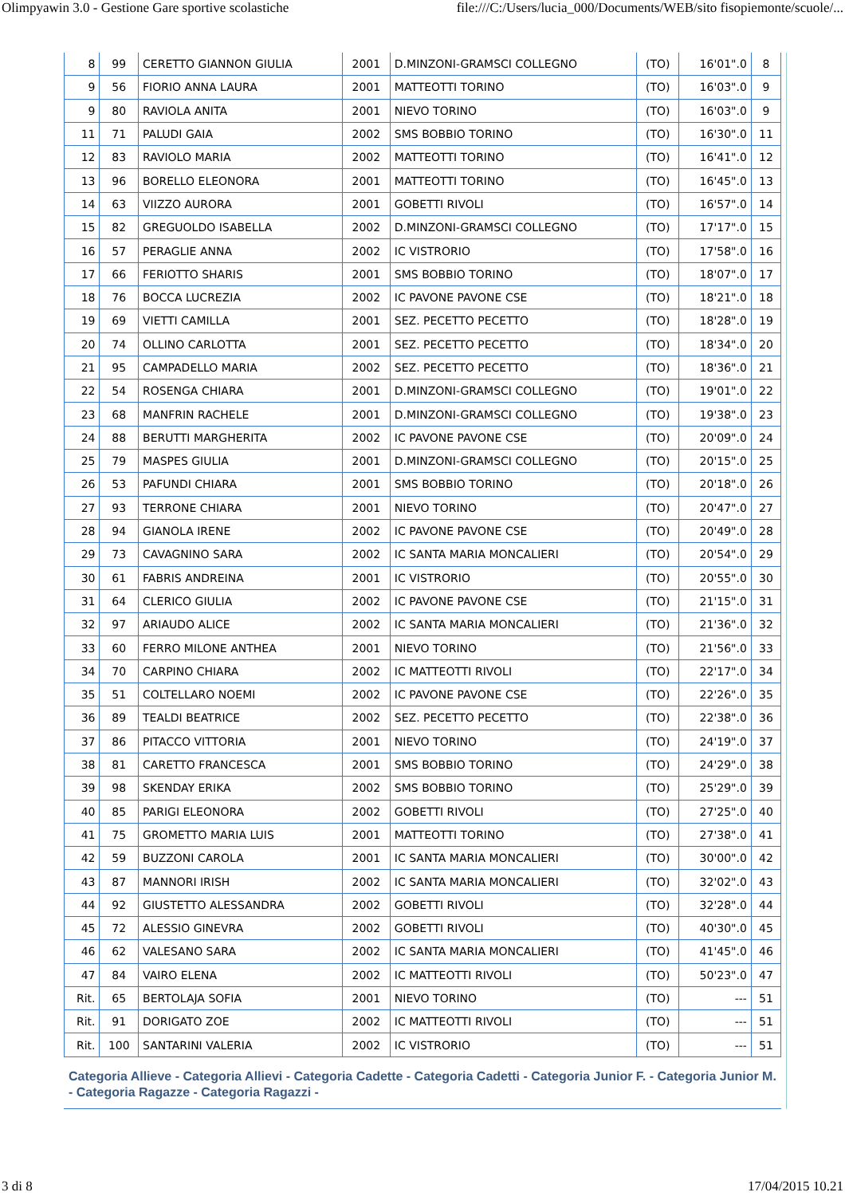Olimpyawin 3.0 - Gestione Gare sportive scolastiche file:///C:/Users/lucia_000/Documents/WEB/sito fisopiemonte/scuole/...
| 8 | 99 | CERETTO GIANNON GIULIA | 2001 | D.MINZONI-GRAMSCI COLLEGNO | (TO) | 16'01".0 | 8 |
| 9 | 56 | FIORIO ANNA LAURA | 2001 | MATTEOTTI TORINO | (TO) | 16'03".0 | 9 |
| 9 | 80 | RAVIOLA ANITA | 2001 | NIEVO TORINO | (TO) | 16'03".0 | 9 |
| 11 | 71 | PALUDI GAIA | 2002 | SMS BOBBIO TORINO | (TO) | 16'30".0 | 11 |
| 12 | 83 | RAVIOLO MARIA | 2002 | MATTEOTTI TORINO | (TO) | 16'41".0 | 12 |
| 13 | 96 | BORELLO ELEONORA | 2001 | MATTEOTTI TORINO | (TO) | 16'45".0 | 13 |
| 14 | 63 | VIIZZO AURORA | 2001 | GOBETTI RIVOLI | (TO) | 16'57".0 | 14 |
| 15 | 82 | GREGUOLDO ISABELLA | 2002 | D.MINZONI-GRAMSCI COLLEGNO | (TO) | 17'17".0 | 15 |
| 16 | 57 | PERAGLIE ANNA | 2002 | IC VISTRORIO | (TO) | 17'58".0 | 16 |
| 17 | 66 | FERIOTTO SHARIS | 2001 | SMS BOBBIO TORINO | (TO) | 18'07".0 | 17 |
| 18 | 76 | BOCCA LUCREZIA | 2002 | IC PAVONE PAVONE CSE | (TO) | 18'21".0 | 18 |
| 19 | 69 | VIETTI CAMILLA | 2001 | SEZ. PECETTO PECETTO | (TO) | 18'28".0 | 19 |
| 20 | 74 | OLLINO CARLOTTA | 2001 | SEZ. PECETTO PECETTO | (TO) | 18'34".0 | 20 |
| 21 | 95 | CAMPADELLO MARIA | 2002 | SEZ. PECETTO PECETTO | (TO) | 18'36".0 | 21 |
| 22 | 54 | ROSENGA CHIARA | 2001 | D.MINZONI-GRAMSCI COLLEGNO | (TO) | 19'01".0 | 22 |
| 23 | 68 | MANFRIN RACHELE | 2001 | D.MINZONI-GRAMSCI COLLEGNO | (TO) | 19'38".0 | 23 |
| 24 | 88 | BERUTTI MARGHERITA | 2002 | IC PAVONE PAVONE CSE | (TO) | 20'09".0 | 24 |
| 25 | 79 | MASPES GIULIA | 2001 | D.MINZONI-GRAMSCI COLLEGNO | (TO) | 20'15".0 | 25 |
| 26 | 53 | PAFUNDI CHIARA | 2001 | SMS BOBBIO TORINO | (TO) | 20'18".0 | 26 |
| 27 | 93 | TERRONE CHIARA | 2001 | NIEVO TORINO | (TO) | 20'47".0 | 27 |
| 28 | 94 | GIANOLA IRENE | 2002 | IC PAVONE PAVONE CSE | (TO) | 20'49".0 | 28 |
| 29 | 73 | CAVAGNINO SARA | 2002 | IC SANTA MARIA MONCALIERI | (TO) | 20'54".0 | 29 |
| 30 | 61 | FABRIS ANDREINA | 2001 | IC VISTRORIO | (TO) | 20'55".0 | 30 |
| 31 | 64 | CLERICO GIULIA | 2002 | IC PAVONE PAVONE CSE | (TO) | 21'15".0 | 31 |
| 32 | 97 | ARIAUDO ALICE | 2002 | IC SANTA MARIA MONCALIERI | (TO) | 21'36".0 | 32 |
| 33 | 60 | FERRO MILONE ANTHEA | 2001 | NIEVO TORINO | (TO) | 21'56".0 | 33 |
| 34 | 70 | CARPINO CHIARA | 2002 | IC MATTEOTTI RIVOLI | (TO) | 22'17".0 | 34 |
| 35 | 51 | COLTELLARO NOEMI | 2002 | IC PAVONE PAVONE CSE | (TO) | 22'26".0 | 35 |
| 36 | 89 | TEALDI BEATRICE | 2002 | SEZ. PECETTO PECETTO | (TO) | 22'38".0 | 36 |
| 37 | 86 | PITACCO VITTORIA | 2001 | NIEVO TORINO | (TO) | 24'19".0 | 37 |
| 38 | 81 | CARETTO FRANCESCA | 2001 | SMS BOBBIO TORINO | (TO) | 24'29".0 | 38 |
| 39 | 98 | SKENDAY ERIKA | 2002 | SMS BOBBIO TORINO | (TO) | 25'29".0 | 39 |
| 40 | 85 | PARIGI ELEONORA | 2002 | GOBETTI RIVOLI | (TO) | 27'25".0 | 40 |
| 41 | 75 | GROMETTO MARIA LUIS | 2001 | MATTEOTTI TORINO | (TO) | 27'38".0 | 41 |
| 42 | 59 | BUZZONI CAROLA | 2001 | IC SANTA MARIA MONCALIERI | (TO) | 30'00".0 | 42 |
| 43 | 87 | MANNORI IRISH | 2002 | IC SANTA MARIA MONCALIERI | (TO) | 32'02".0 | 43 |
| 44 | 92 | GIUSTETTO ALESSANDRA | 2002 | GOBETTI RIVOLI | (TO) | 32'28".0 | 44 |
| 45 | 72 | ALESSIO GINEVRA | 2002 | GOBETTI RIVOLI | (TO) | 40'30".0 | 45 |
| 46 | 62 | VALESANO SARA | 2002 | IC SANTA MARIA MONCALIERI | (TO) | 41'45".0 | 46 |
| 47 | 84 | VAIRO ELENA | 2002 | IC MATTEOTTI RIVOLI | (TO) | 50'23".0 | 47 |
| Rit. | 65 | BERTOLAJA SOFIA | 2001 | NIEVO TORINO | (TO) | --- | 51 |
| Rit. | 91 | DORIGATO ZOE | 2002 | IC MATTEOTTI RIVOLI | (TO) | --- | 51 |
| Rit. | 100 | SANTARINI VALERIA | 2002 | IC VISTRORIO | (TO) | --- | 51 |
Categoria Allieve - Categoria Allievi - Categoria Cadette - Categoria Cadetti - Categoria Junior F. - Categoria Junior M. - Categoria Ragazze - Categoria Ragazzi -
3 di 8 17/04/2015 10.21